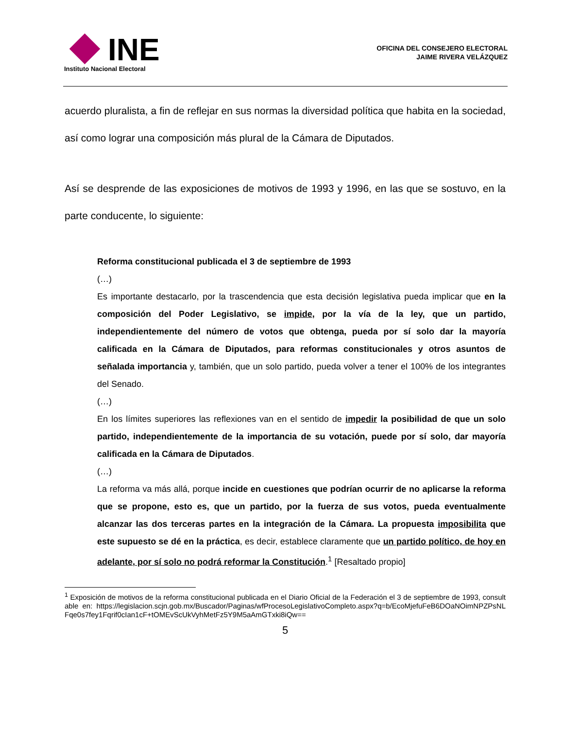INE
Instituto Nacional Electoral
OFICINA DEL CONSEJERO ELECTORAL
JAIME RIVERA VELÁZQUEZ
acuerdo pluralista, a fin de reflejar en sus normas la diversidad política que habita en la sociedad, así como lograr una composición más plural de la Cámara de Diputados.
Así se desprende de las exposiciones de motivos de 1993 y 1996, en las que se sostuvo, en la parte conducente, lo siguiente:
Reforma constitucional publicada el 3 de septiembre de 1993
(…)
Es importante destacarlo, por la trascendencia que esta decisión legislativa pueda implicar que en la composición del Poder Legislativo, se impide, por la vía de la ley, que un partido, independientemente del número de votos que obtenga, pueda por sí solo dar la mayoría calificada en la Cámara de Diputados, para reformas constitucionales y otros asuntos de señalada importancia y, también, que un solo partido, pueda volver a tener el 100% de los integrantes del Senado.
(…)
En los límites superiores las reflexiones van en el sentido de impedir la posibilidad de que un solo partido, independientemente de la importancia de su votación, puede por sí solo, dar mayoría calificada en la Cámara de Diputados.
(…)
La reforma va más allá, porque incide en cuestiones que podrían ocurrir de no aplicarse la reforma que se propone, esto es, que un partido, por la fuerza de sus votos, pueda eventualmente alcanzar las dos terceras partes en la integración de la Cámara. La propuesta imposibilita que este supuesto se dé en la práctica, es decir, establece claramente que un partido político, de hoy en adelante, por sí solo no podrá reformar la Constitución.<sup>1</sup> [Resaltado propio]
<sup>1</sup> Exposición de motivos de la reforma constitucional publicada en el Diario Oficial de la Federación el 3 de septiembre de 1993, consultable en: https://legislacion.scjn.gob.mx/Buscador/Paginas/wfProcesoLegislativoCompleto.aspx?q=b/EcoMjefuFeB6DOaNOimNPZPsNLFqe0s7fey1Fqrif0cIan1cF+tOMEvScUkVyhMetFz5Y9M5aAmGTxki8iQw==
5